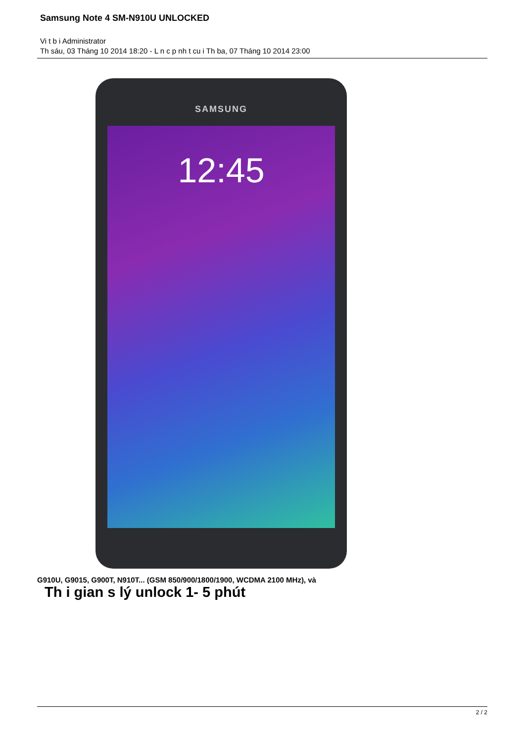Samsung Note 4 SM-N910U UNLOCKED
Vi t b i Administrator
Th sáu, 03 Tháng 10 2014 18:20 - L n c p nh t cu i Th ba, 07 Tháng 10 2014 23:00
SAMSUNG
12:45
G910U, G9015, G900T, N910T... (GSM 850/900/1800/1900, WCDMA 2100 MHz), và
Th i gian s lý unlock 1- 5 phút
2 / 2